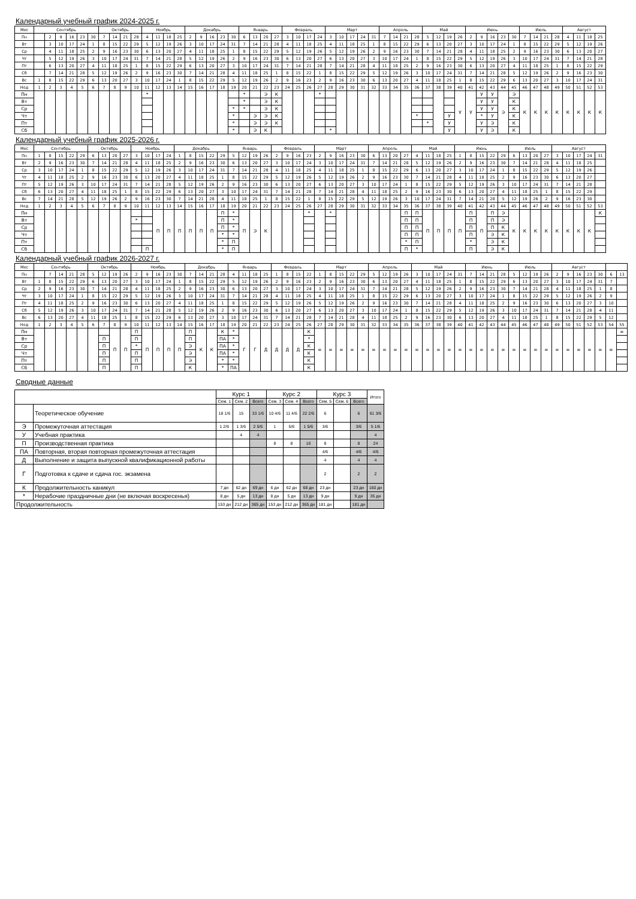Календарный учебный график 2024-2025 г.
| Мес | Сентябрь | | | | | | Октябрь | | | | Ноябрь | | | | Декабрь | | | | | Январь | | | | Февраль | | | | Март | | | | | Апрель | | | | Май | | | | Июнь | | | | | Июль | | | | Август | | | |
| --- | --- | --- | --- | --- | --- | --- | --- | --- | --- | --- | --- | --- | --- | --- | --- | --- | --- | --- | --- | --- | --- | --- | --- | --- | --- | --- | --- | --- | --- | --- | --- | --- | --- | --- | --- | --- | --- | --- | --- | --- | --- | --- | --- | --- | --- | --- | --- | --- | --- | --- | --- | --- | --- |
| Пн | | 2 | 9 | 16 | 23 | 30 | 7 | 14 | 21 | 28 | 4 | 11 | 18 | 25 | 2 | 9 | 16 | 23 | 30 | 6 | 13 | 20 | 27 | 3 | 10 | 17 | 24 | 3 | 10 | 17 | 24 | 31 | 7 | 14 | 21 | 28 | 5 | 12 | 19 | 26 | 2 | 9 | 16 | 23 | 30 | 7 | 14 | 21 | 28 | 4 | 11 | 18 | 25 |
| Вт | | 3 | 10 | 17 | 24 | 1 | 8 | 15 | 22 | 29 | 5 | 12 | 19 | 26 | 3 | 10 | 17 | 24 | 31 | 7 | 14 | 21 | 28 | 4 | 11 | 18 | 25 | 4 | 11 | 18 | 25 | 1 | 8 | 15 | 22 | 29 | 6 | 13 | 20 | 27 | 3 | 10 | 17 | 24 | 1 | 8 | 15 | 22 | 29 | 5 | 12 | 19 | 26 |
| Ср | | 4 | 11 | 18 | 25 | 2 | 9 | 16 | 23 | 30 | 6 | 13 | 20 | 27 | 4 | 11 | 18 | 25 | 1 | 8 | 15 | 22 | 29 | 5 | 12 | 19 | 26 | 5 | 12 | 19 | 26 | 2 | 9 | 16 | 23 | 30 | 7 | 14 | 21 | 28 | 4 | 11 | 18 | 25 | 2 | 9 | 16 | 23 | 30 | 6 | 13 | 20 | 27 |
| Чт | | 5 | 12 | 19 | 26 | 3 | 10 | 17 | 24 | 31 | 7 | 14 | 21 | 28 | 5 | 12 | 19 | 26 | 2 | 9 | 16 | 23 | 30 | 6 | 13 | 20 | 27 | 6 | 13 | 20 | 27 | 3 | 10 | 17 | 24 | 1 | 8 | 15 | 22 | 29 | 5 | 12 | 19 | 26 | 3 | 10 | 17 | 24 | 31 | 7 | 14 | 21 | 28 |
| Пт | | 6 | 13 | 20 | 27 | 4 | 11 | 18 | 25 | 1 | 8 | 15 | 22 | 29 | 6 | 13 | 20 | 27 | 3 | 10 | 17 | 24 | 31 | 7 | 14 | 21 | 28 | 7 | 14 | 21 | 28 | 4 | 11 | 18 | 25 | 2 | 9 | 16 | 23 | 30 | 6 | 13 | 20 | 27 | 4 | 11 | 18 | 25 | 1 | 8 | 15 | 22 | 29 |
| Сб | | 7 | 14 | 21 | 28 | 5 | 12 | 19 | 26 | 2 | 9 | 16 | 23 | 30 | 7 | 14 | 21 | 28 | 4 | 11 | 18 | 25 | 1 | 8 | 15 | 22 | 1 | 8 | 15 | 22 | 29 | 5 | 12 | 19 | 26 | 3 | 10 | 17 | 24 | 31 | 7 | 14 | 21 | 28 | 5 | 12 | 19 | 26 | 2 | 9 | 16 | 23 | 30 |
| Вс | 1 | 8 | 15 | 22 | 29 | 6 | 13 | 20 | 27 | 3 | 10 | 17 | 24 | 1 | 8 | 15 | 22 | 29 | 5 | 12 | 19 | 26 | 2 | 9 | 16 | 23 | 2 | 9 | 16 | 23 | 30 | 6 | 13 | 20 | 27 | 4 | 11 | 18 | 25 | 1 | 8 | 15 | 22 | 29 | 6 | 13 | 20 | 27 | 3 | 10 | 17 | 24 | 31 |
| Нед | 1 | 2 | 3 | 4 | 5 | 6 | 7 | 8 | 9 | 10 | 11 | 12 | 13 | 14 | 15 | 16 | 17 | 18 | 19 | 20 | 21 | 22 | 23 | 24 | 25 | 26 | 27 | 28 | 29 | 30 | 31 | 32 | 33 | 34 | 35 | 36 | 37 | 38 | 39 | 40 | 41 | 42 | 43 | 44 | 45 | 46 | 47 | 48 | 49 | 50 | 51 | 52 | 53 |
| Пн | | | | | | | | | | | * | | | | | | | | | * | | Э | К | | | | * | | | | | | | | | | | | | У | У | У | У | Э | Э | К | К | К | К | К | К | К | К |
| Вт | | | | | | | | | | | | | | | | | | | | * | | Э | К | | | | | | | | | | | | | | | | | | | У | У | | К | | | | | | | | |
| Ср | | | | | | | | | | | | | | | | | | | * | * | | Э | К | | | | | | | | | | | | | | | | | | | У | У | | К | | | | | | | | |
| Чт | | | | | | | | | | | | | | | | | | | * | | Э | Э | К | | | | | | | | | | | | | * | | | У | | | * | У | | К | | | | | | | | |
| Пт | | | | | | | | | | | | | | | | | | | * | | Э | Э | К | | | | | | | | | | | | | | * | | У | | | У | Э | | К | | | | | | | | |
| Сб | | | | | | | | | | | | | | | | | | | * | | Э | К | | | | | | * | | | | | | | | | | | У | | | У | Э | | К | | | | | | | | |
Календарный учебный график 2025-2026 г.
| Мес | Сентябрь | | | | | Октябрь | | | | Ноябрь | | | | Декабрь | | | | | Январь | | | | Февраль | | | | Март | | | | | Апрель | | | | Май | | | | Июнь | | | | | Июль | | | | Август | | | | |
| --- | --- | --- | --- | --- | --- | --- | --- | --- | --- | --- | --- | --- | --- | --- | --- | --- | --- | --- | --- | --- | --- | --- | --- | --- | --- | --- | --- | --- | --- | --- | --- | --- | --- | --- | --- | --- | --- | --- | --- | --- | --- | --- | --- | --- | --- | --- | --- | --- | --- | --- | --- | --- | --- |
| Пн | 1 | 8 | 15 | 22 | 29 | 6 | 13 | 20 | 27 | 3 | 10 | 17 | 24 | 1 | 8 | 15 | 22 | 29 | 5 | 12 | 19 | 26 | 2 | 9 | 16 | 23 | 2 | 9 | 16 | 23 | 30 | 6 | 13 | 20 | 27 | 4 | 11 | 18 | 25 | 1 | 8 | 15 | 22 | 29 | 6 | 13 | 20 | 27 | 3 | 10 | 17 | 24 | 31 |
| Вт | 2 | 9 | 16 | 23 | 30 | 7 | 14 | 21 | 28 | 4 | 11 | 18 | 25 | 2 | 9 | 16 | 23 | 30 | 6 | 13 | 20 | 27 | 3 | 10 | 17 | 24 | 3 | 10 | 17 | 24 | 31 | 7 | 14 | 21 | 28 | 5 | 12 | 19 | 26 | 2 | 9 | 16 | 23 | 30 | 7 | 14 | 21 | 28 | 4 | 11 | 18 | 25 | |
| Ср | 3 | 10 | 17 | 24 | 1 | 8 | 15 | 22 | 29 | 5 | 12 | 19 | 26 | 3 | 10 | 17 | 24 | 31 | 7 | 14 | 21 | 28 | 4 | 11 | 18 | 25 | 4 | 11 | 18 | 25 | 1 | 8 | 15 | 22 | 29 | 6 | 13 | 20 | 27 | 3 | 10 | 17 | 24 | 1 | 8 | 15 | 22 | 29 | 5 | 12 | 19 | 26 | |
| Чт | 4 | 11 | 18 | 25 | 2 | 9 | 16 | 23 | 30 | 6 | 13 | 20 | 27 | 4 | 11 | 18 | 25 | 1 | 8 | 15 | 22 | 29 | 5 | 12 | 19 | 26 | 5 | 12 | 19 | 26 | 2 | 9 | 16 | 23 | 30 | 7 | 14 | 21 | 28 | 4 | 11 | 18 | 25 | 2 | 9 | 16 | 23 | 30 | 6 | 13 | 20 | 27 | |
| Пт | 5 | 12 | 19 | 26 | 3 | 10 | 17 | 24 | 31 | 7 | 14 | 21 | 28 | 5 | 12 | 19 | 26 | 2 | 9 | 16 | 23 | 30 | 6 | 13 | 20 | 27 | 6 | 13 | 20 | 27 | 3 | 10 | 17 | 24 | 1 | 8 | 15 | 22 | 29 | 5 | 12 | 19 | 26 | 3 | 10 | 17 | 24 | 31 | 7 | 14 | 21 | 28 | |
| Сб | 6 | 13 | 20 | 27 | 4 | 11 | 18 | 25 | 1 | 8 | 15 | 22 | 29 | 6 | 13 | 20 | 27 | 3 | 10 | 17 | 24 | 31 | 7 | 14 | 21 | 28 | 7 | 14 | 21 | 28 | 4 | 11 | 18 | 25 | 2 | 9 | 16 | 23 | 30 | 6 | 13 | 20 | 27 | 4 | 11 | 18 | 25 | 1 | 8 | 15 | 22 | 29 | |
| Вс | 7 | 14 | 21 | 28 | 5 | 12 | 19 | 26 | 2 | 9 | 16 | 23 | 30 | 7 | 14 | 21 | 28 | 4 | 11 | 18 | 25 | 1 | 8 | 15 | 22 | 1 | 8 | 15 | 22 | 29 | 5 | 12 | 19 | 26 | 3 | 10 | 17 | 24 | 31 | 7 | 14 | 21 | 28 | 5 | 12 | 19 | 26 | 2 | 9 | 16 | 23 | 30 | |
| Нед | 1 | 2 | 3 | 4 | 5 | 6 | 7 | 8 | 9 | 10 | 11 | 12 | 13 | 14 | 15 | 16 | 17 | 18 | 19 | 20 | 21 | 22 | 23 | 24 | 25 | 26 | 27 | 28 | 29 | 30 | 31 | 32 | 33 | 34 | 35 | 36 | 37 | 38 | 39 | 40 | 41 | 42 | 43 | 44 | 45 | 46 | 47 | 48 | 49 | 50 | 51 | 52 | 53 |
| Пн | | | | | | | | | | | | П | П | П | П | П | П | П | * | П | Э | К | | | | * | | * | | | | | | | П | П | П | П | П | П | П | П | П | Э | К | К | К | К | К | К | К | К | К |
| Вт | | | | | | | | | | * | | | | | | | | П | * | | | | | | | | | | | | | | | | П | П | | | | | П | | П | Э | | | | | | | | | |
| Ср | | | | | | | | | | | | | | | | | | П | * | | | | | | | | | | | | | | | | П | П | | | | | П | | П | К | | | | | | | | | |
| Чт | | | | | | | | | | | | | | | | | | * | * | | | | | | | | | | | | | | | | П | П | | | | | П | | Э | К | | | | | | | | | |
| Пт | | | | | | | | | | | | | | | | | | * | П | | | | | | | | | | | | | | | | * | П | | | | | * | | Э | К | | | | | | | | | |
| Сб | | | | | | | | | | | П | | | | | | | * | П | | | | | | | | | | | | | | | | П | * | | | | | П | | Э | К | | | | | | | | | |
Календарный учебный график 2026-2027 г.
| Мес | Сентябрь | | | | | Октябрь | | | | Ноябрь | | | | | Декабрь | | | | Январь | | | | Февраль | | | | Март | | | | | Апрель | | | | Май | | | | | Июнь | | | | Июль | | | | Август | | | | | | |
| --- | --- | --- | --- | --- | --- | --- | --- | --- | --- | --- | --- | --- | --- | --- | --- | --- | --- | --- | --- | --- | --- | --- | --- | --- | --- | --- | --- | --- | --- | --- | --- | --- | --- | --- | --- | --- | --- | --- | --- | --- | --- | --- | --- | --- | --- | --- | --- | --- | --- | --- | --- | --- | --- | --- | --- |
| Пн | | 7 | 14 | 21 | 28 | 5 | 12 | 19 | 26 | 2 | 9 | 16 | 23 | 30 | 7 | 14 | 21 | 28 | 4 | 11 | 18 | 25 | 1 | 8 | 15 | 22 | 1 | 8 | 15 | 22 | 29 | 5 | 12 | 19 | 26 | 3 | 10 | 17 | 24 | 31 | 7 | 14 | 21 | 28 | 5 | 12 | 19 | 26 | 2 | 9 | 16 | 23 | 30 | 6 | 13 |
| Вт | 1 | 8 | 15 | 22 | 29 | 6 | 13 | 20 | 27 | 3 | 10 | 17 | 24 | 1 | 8 | 15 | 22 | 29 | 5 | 12 | 19 | 26 | 2 | 9 | 16 | 23 | 2 | 9 | 16 | 23 | 30 | 6 | 13 | 20 | 27 | 4 | 11 | 18 | 25 | 1 | 8 | 15 | 22 | 29 | 6 | 13 | 20 | 27 | 3 | 10 | 17 | 24 | 31 | 7 | |
| Ср | 2 | 9 | 16 | 23 | 30 | 7 | 14 | 21 | 28 | 4 | 11 | 18 | 25 | 2 | 9 | 16 | 23 | 30 | 6 | 13 | 20 | 27 | 3 | 10 | 17 | 24 | 3 | 10 | 17 | 24 | 31 | 7 | 14 | 21 | 28 | 5 | 12 | 19 | 26 | 2 | 9 | 16 | 23 | 30 | 7 | 14 | 21 | 28 | 4 | 11 | 18 | 25 | 1 | 8 | |
| Чт | 3 | 10 | 17 | 24 | 1 | 8 | 15 | 22 | 29 | 5 | 12 | 19 | 26 | 3 | 10 | 17 | 24 | 31 | 7 | 14 | 21 | 28 | 4 | 11 | 18 | 25 | 4 | 11 | 18 | 25 | 1 | 8 | 15 | 22 | 29 | 6 | 13 | 20 | 27 | 3 | 10 | 17 | 24 | 1 | 8 | 15 | 22 | 29 | 5 | 12 | 19 | 26 | 2 | 9 | |
| Пт | 4 | 11 | 18 | 25 | 2 | 9 | 16 | 23 | 30 | 6 | 13 | 20 | 27 | 4 | 11 | 18 | 25 | 1 | 8 | 15 | 22 | 29 | 5 | 12 | 19 | 26 | 5 | 12 | 19 | 26 | 2 | 9 | 16 | 23 | 30 | 7 | 14 | 21 | 28 | 4 | 11 | 18 | 25 | 2 | 9 | 16 | 23 | 30 | 6 | 13 | 20 | 27 | 3 | 10 | |
| Сб | 5 | 12 | 19 | 26 | 3 | 10 | 17 | 24 | 31 | 7 | 14 | 21 | 28 | 5 | 12 | 19 | 26 | 2 | 9 | 16 | 23 | 30 | 6 | 13 | 20 | 27 | 6 | 13 | 20 | 27 | 3 | 10 | 17 | 24 | 1 | 8 | 15 | 22 | 29 | 5 | 12 | 19 | 26 | 3 | 10 | 17 | 24 | 31 | 7 | 14 | 21 | 28 | 4 | 11 | |
| Вс | 6 | 13 | 20 | 27 | 4 | 11 | 18 | 25 | 1 | 8 | 15 | 22 | 29 | 6 | 13 | 20 | 27 | 3 | 10 | 17 | 24 | 31 | 7 | 14 | 21 | 28 | 7 | 14 | 21 | 28 | 4 | 11 | 18 | 25 | 2 | 9 | 16 | 23 | 30 | 6 | 13 | 20 | 27 | 4 | 11 | 18 | 25 | 1 | 8 | 15 | 22 | 29 | 5 | 12 | |
| Нед | 1 | 2 | 3 | 4 | 5 | 6 | 7 | 8 | 9 | 10 | 11 | 12 | 13 | 14 | 15 | 16 | 17 | 18 | 19 | 20 | 21 | 22 | 23 | 24 | 25 | 26 | 27 | 28 | 29 | 30 | 31 | 32 | 33 | 34 | 35 | 36 | 37 | 38 | 39 | 40 | 41 | 42 | 43 | 44 | 45 | 46 | 47 | 48 | 49 | 50 | 51 | 52 | 53 | 54 | 55 |
| Пн | | | | | | | | П | П | П | П | П | П | П | П | К | К | К | * | Г | Г | Д | Д | Д | Д | К | = | = | = | = | = | = | = | = | = | = | = | = | = | = | = | = | = | = | = | = | = | = | = | = | = | = | = | = | = |
| Вт | | | | | | | П | | | П | | | | | П | | | ПА | * | | | | | | | * | | | | | | | | | | | | | | | | | | | | | | | | | | | | | |
| Ср | | | | | | | П | | | * | | | | | Э | | | ПА | * | | | | | | | К | | | | | | | | | | | | | | | | | | | | | | | | | | | | | |
| Чт | | | | | | | П | | | П | | | | | Э | | | ПА | * | | | | | | | К | | | | | | | | | | | | | | | | | | | | | | | | | | | | | |
| Пт | | | | | | | П | | | П | | | | | Э | | | * | * | | | | | | | К | | | | | | | | | | | | | | | | | | | | | | | | | | | | | |
| Сб | | | | | | | П | | | П | | | | | К | | | * | ПА | | | | | | | К | | | | | | | | | | | | | | | | | | | | | | | | | | | | | |
Сводные данные
| | | Курс 1 | | | Курс 2 | | | Курс 3 | | | Итого |
| --- | --- | --- | --- | --- | --- | --- | --- | --- | --- | --- | --- |
| | | Сем. 1 | Сем. 2 | Всего | Сем. 3 | Сем. 4 | Всего | Сем. 5 | Сем. 6 | Всего | |
| | Теоретическое обучение | 18 1/6 | 15 | 33 1/6 | 10 4/6 | 11 4/6 | 22 2/6 | 6 | | 6 | 61 3/6 |
| Э | Промежуточная аттестация | 1 2/6 | 1 3/6 | 2 5/6 | 1 | 5/6 | 1 5/6 | 3/6 | | 3/6 | 5 1/6 |
| У | Учебная практика | | 4 | 4 | | | | | | | 4 |
| П | Производственная практика | | | | 8 | 8 | 16 | 8 | | 8 | 24 |
| ПА | Повторная, вторая повторная промежуточная аттестация | | | | | | | 4/6 | | 4/6 | 4/6 |
| Д | Выполнение и защита выпускной квалификационной работы | | | | | | | 4 | | 4 | 4 |
| Г | Подготовка к сдаче и сдача гос. экзамена | | | | | | | 2 | | 2 | 2 |
| К | Продолжительность каникул | 7 дн | 62 дн | 69 дн | 6 дн | 62 дн | 68 дн | 23 дн | | 23 дн | 160 дн |
| * | Нерабочие праздничные дни (не включая воскресенья) | 8 дн | 5 дн | 13 дн | 8 дн | 5 дн | 13 дн | 9 дн | | 9 дн | 35 дн |
| Продолжительность | | 153 дн | 212 дн | 365 дн | 153 дн | 212 дн | 365 дн | 181 дн | | 181 дн | |